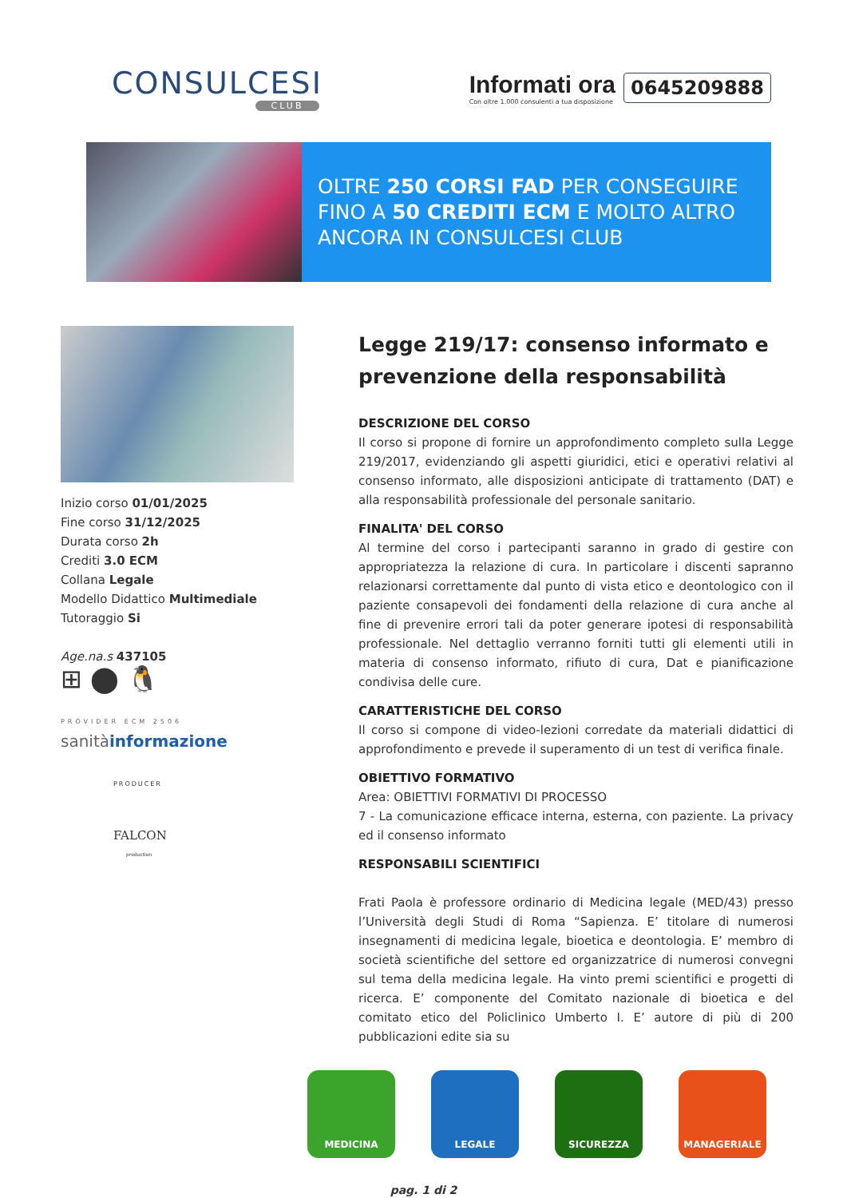CONSULCESI
CLUB
Informati ora
Con oltre 1.000 consulenti a tua disposizione
0645209888
OLTRE 250 CORSI FAD PER CONSEGUIRE
FINO A 50 CREDITI ECM E MOLTO ALTRO
ANCORA IN CONSULCESI CLUB
Inizio corso 01/01/2025
Fine corso 31/12/2025
Durata corso 2h
Crediti 3.0 ECM
Collana Legale
Modello Didattico Multimediale
Tutoraggio Si
Age.na.s 437105
⊞ ⬤ 🐧
PROVIDER ECM 2506
sanitàinformazione
PRODUCER
FALCON
production
Legge 219/17: consenso informato e prevenzione della responsabilità
DESCRIZIONE DEL CORSO
Il corso si propone di fornire un approfondimento completo sulla Legge 219/2017, evidenziando gli aspetti giuridici, etici e operativi relativi al consenso informato, alle disposizioni anticipate di trattamento (DAT) e alla responsabilità professionale del personale sanitario.
FINALITA' DEL CORSO
Al termine del corso i partecipanti saranno in grado di gestire con appropriatezza la relazione di cura. In particolare i discenti sapranno relazionarsi correttamente dal punto di vista etico e deontologico con il paziente consapevoli dei fondamenti della relazione di cura anche al fine di prevenire errori tali da poter generare ipotesi di responsabilità professionale. Nel dettaglio verranno forniti tutti gli elementi utili in materia di consenso informato, rifiuto di cura, Dat e pianificazione condivisa delle cure.
CARATTERISTICHE DEL CORSO
Il corso si compone di video-lezioni corredate da materiali didattici di approfondimento e prevede il superamento di un test di verifica finale.
OBIETTIVO FORMATIVO
Area: OBIETTIVI FORMATIVI DI PROCESSO
7 - La comunicazione efficace interna, esterna, con paziente. La privacy ed il consenso informato
RESPONSABILI SCIENTIFICI
Frati Paola è professore ordinario di Medicina legale (MED/43) presso l’Università degli Studi di Roma “Sapienza. E’ titolare di numerosi insegnamenti di medicina legale, bioetica e deontologia. E’ membro di società scientifiche del settore ed organizzatrice di numerosi convegni sul tema della medicina legale. Ha vinto premi scientifici e progetti di ricerca. E’ componente del Comitato nazionale di bioetica e del comitato etico del Policlinico Umberto I. E’ autore di più di 200 pubblicazioni edite sia su
MEDICINA LEGALE SICUREZZA MANAGERIALE
pag. 1 di 2